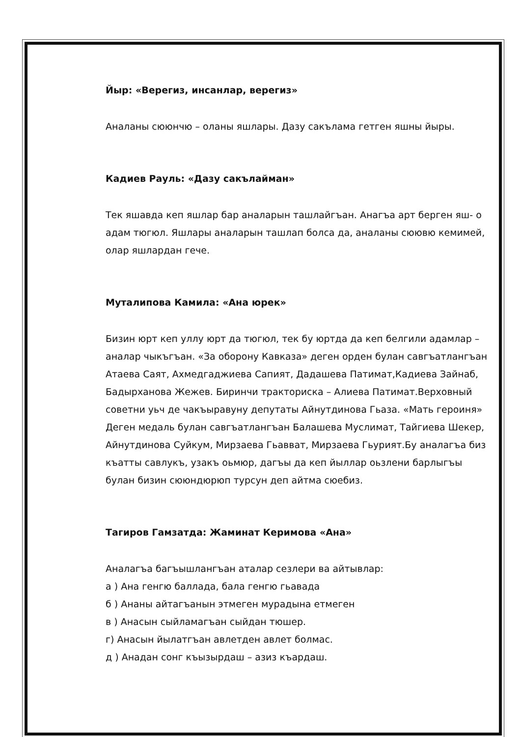Йыр: «Верегиз, инсанлар, верегиз»
Аналаны сююнчю – оланы яшлары. Дазу сакълама гетген яшны йыры.
Кадиев Рауль: «Дазу сакълайман»
Тек яшавда кеп яшлар бар аналарын ташлайгъан. Анагъа арт берген яш- о адам тюгюл. Яшлары аналарын ташлап болса да, аналаны сюювю кемимей, олар яшлардан гече.
Муталипова Камила: «Ана юрек»
Бизин юрт кеп уллу юрт да тюгюл, тек бу юртда да кеп белгили адамлар – аналар чыкъгъан. «За оборону Кавказа» деген орден булан савгъатлангъан Атаева Саят, Ахмедгаджиева Сапият, Дадашева Патимат,Кадиева Зайнаб, Бадырханова Жежев. Биринчи тракториска – Алиева Патимат.Верховный советни уьч де чакъыравуну депутаты Айнутдинова Гьаза. «Мать героиня»
Деген медаль булан савгъатлангъан Балашева Муслимат, Тайгиева Шекер, Айнутдинова Суйкум, Мирзаева Гьавват, Мирзаева Гьурият.Бу аналагъа биз къатты савлукъ, узакъ оьмюр, дагъы да кеп йыллар оьзлени барлыгъы булан бизин сююндюрюп турсун деп айтма сюебиз.
Тагиров Гамзатда: Жаминат Керимова «Ана»
Аналагъа багъышлангъан аталар сезлери ва айтывлар:
а ) Ана генгю баллада, бала генгю гьавада
б ) Ананы айтагъанын этмеген мурадына етмеген
в ) Анасын сыйламагъан сыйдан тюшер.
г) Анасын йылатгъан авлетден авлет болмас.
д ) Анадан сонг къызырдаш – азиз къардаш.